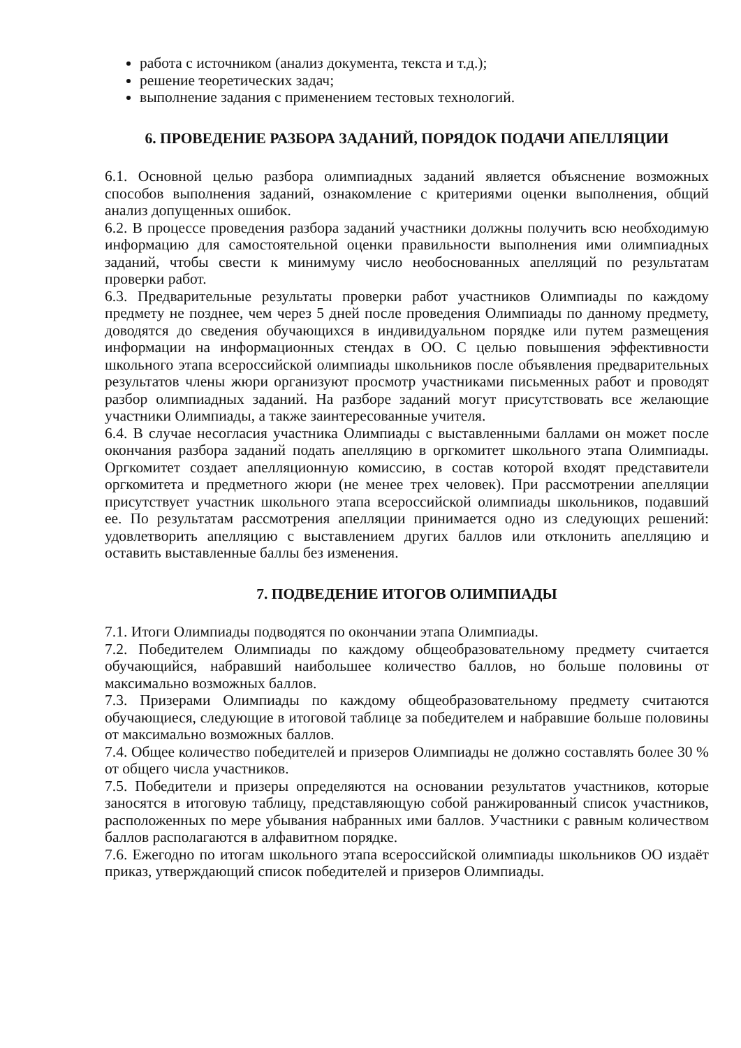работа с источником (анализ документа, текста и т.д.);
решение теоретических задач;
выполнение задания с применением тестовых технологий.
6. ПРОВЕДЕНИЕ РАЗБОРА ЗАДАНИЙ, ПОРЯДОК ПОДАЧИ АПЕЛЛЯЦИИ
6.1. Основной целью разбора олимпиадных заданий является объяснение возможных способов выполнения заданий, ознакомление с критериями оценки выполнения, общий анализ допущенных ошибок.
6.2. В процессе проведения разбора заданий участники должны получить всю необходимую информацию для самостоятельной оценки правильности выполнения ими олимпиадных заданий, чтобы свести к минимуму число необоснованных апелляций по результатам проверки работ.
6.3. Предварительные результаты проверки работ участников Олимпиады по каждому предмету не позднее, чем через 5 дней после проведения Олимпиады по данному предмету, доводятся до сведения обучающихся в индивидуальном порядке или путем размещения информации на информационных стендах в ОО. С целью повышения эффективности школьного этапа всероссийской олимпиады школьников после объявления предварительных результатов члены жюри организуют просмотр участниками письменных работ и проводят разбор олимпиадных заданий. На разборе заданий могут присутствовать все желающие участники Олимпиады, а также заинтересованные учителя.
6.4. В случае несогласия участника Олимпиады с выставленными баллами он может после окончания разбора заданий подать апелляцию в оргкомитет школьного этапа Олимпиады. Оргкомитет создает апелляционную комиссию, в состав которой входят представители оргкомитета и предметного жюри (не менее трех человек). При рассмотрении апелляции присутствует участник школьного этапа всероссийской олимпиады школьников, подавший ее. По результатам рассмотрения апелляции принимается одно из следующих решений: удовлетворить апелляцию с выставлением других баллов или отклонить апелляцию и оставить выставленные баллы без изменения.
7. ПОДВЕДЕНИЕ ИТОГОВ ОЛИМПИАДЫ
7.1. Итоги Олимпиады подводятся по окончании этапа Олимпиады.
7.2. Победителем Олимпиады по каждому общеобразовательному предмету считается обучающийся, набравший наибольшее количество баллов, но больше половины от максимально возможных баллов.
7.3. Призерами Олимпиады по каждому общеобразовательному предмету считаются обучающиеся, следующие в итоговой таблице за победителем и набравшие больше половины от максимально возможных баллов.
7.4. Общее количество победителей и призеров Олимпиады не должно составлять более 30 % от общего числа участников.
7.5. Победители и призеры определяются на основании результатов участников, которые заносятся в итоговую таблицу, представляющую собой ранжированный список участников, расположенных по мере убывания набранных ими баллов. Участники с равным количеством баллов располагаются в алфавитном порядке.
7.6. Ежегодно по итогам школьного этапа всероссийской олимпиады школьников ОО издаёт приказ, утверждающий список победителей и призеров Олимпиады.